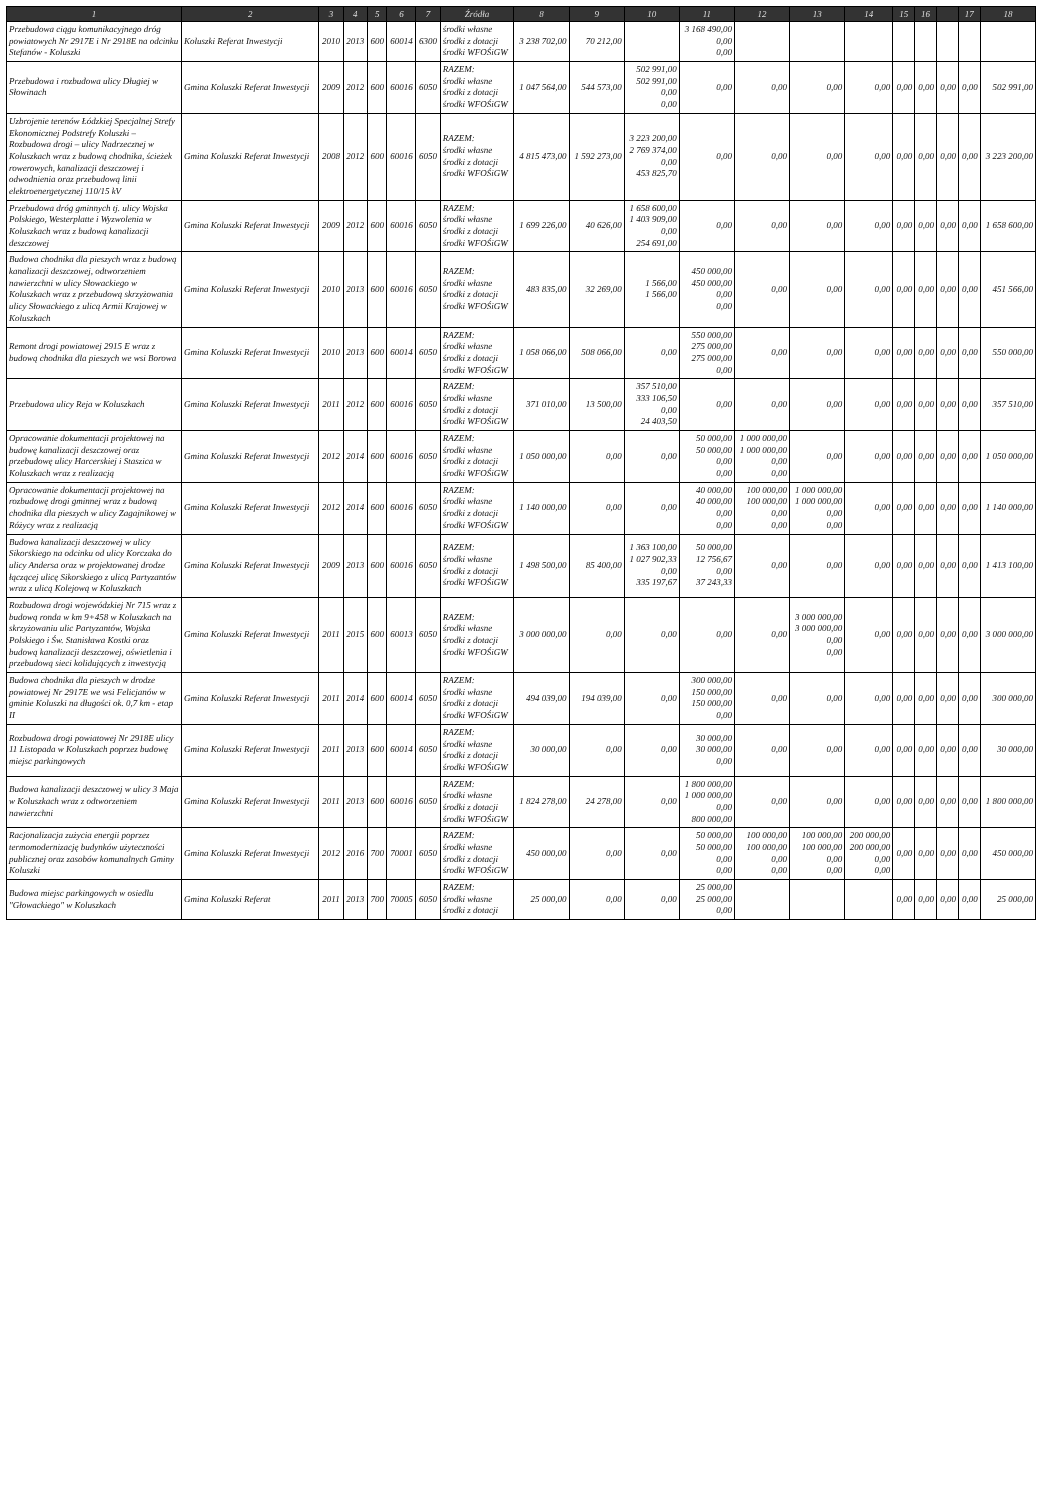| 1 | 2 | 3 | 4 | 5 | 6 | 7 | Źródła | 8 | 9 | 10 | 11 | 12 | 13 | 14 | 15 | 16 | | 17 | 18 |
| --- | --- | --- | --- | --- | --- | --- | --- | --- | --- | --- | --- | --- | --- | --- | --- | --- | --- | --- | --- |
| Przebudowa ciągu komunikacyjnego dróg powiatowych Nr 2917E i Nr 2918E na odcinku Stefanów - Koluszki | Koluszki Referat Inwestycji | 2010 | 2013 | 600 | 60014 | 6300 | środki własne środki z dotacji środki WFOŚiGW | 3 238 702,00 | 70 212,00 | | 3 168 490,00 0,00 0,00 | | | | | | | | |
| Przebudowa i rozbudowa ulicy Długiej w Słowinach | Gmina Koluszki Referat Inwestycji | 2009 | 2012 | 600 | 60016 | 6050 | RAZEM: środki własne środki z dotacji środki WFOŚiGW | 1 047 564,00 | 544 573,00 | 502 991,00 502 991,00 0,00 0,00 | 0,00 | 0,00 | 0,00 | 0,00 | 0,00 | 0,00 | 0,00 | 0,00 | 502 991,00 |
| Uzbrojenie terenów Łódzkiej Specjalnej Strefy Ekonomicznej Podstrefy Koluszki – Rozbudowa drogi – ulicy Nadrzecznej w Koluszkach wraz z budową chodnika, ścieżek rowerowych, kanalizacji deszczowej i odwodnienia oraz przebudową linii elektroenergetycznej 110/15 kV | Gmina Koluszki Referat Inwestycji | 2008 | 2012 | 600 | 60016 | 6050 | RAZEM: środki własne środki z dotacji środki WFOŚiGW | 4 815 473,00 | 1 592 273,00 | 3 223 200,00 2 769 374,00 0,00 453 825,70 | 0,00 | 0,00 | 0,00 | 0,00 | 0,00 | 0,00 | 0,00 | 0,00 | 3 223 200,00 |
| Przebudowa dróg gminnych tj. ulicy Wojska Polskiego, Westerplatte i Wyzwolenia w Koluszkach wraz z budową kanalizacji deszczowej | Gmina Koluszki Referat Inwestycji | 2009 | 2012 | 600 | 60016 | 6050 | RAZEM: środki własne środki z dotacji środki WFOŚiGW | 1 699 226,00 | 40 626,00 | 1 658 600,00 1 403 909,00 0,00 254 691,00 | 0,00 | 0,00 | 0,00 | 0,00 | 0,00 | 0,00 | 0,00 | 0,00 | 1 658 600,00 |
| Budowa chodnika dla pieszych wraz z budową kanalizacji deszczowej, odtworzeniem nawierzchni w ulicy Słowackiego w Koluszkach wraz z przebudową skrzyżowania ulicy Słowackiego z ulicą Armii Krajowej w Koluszkach | Gmina Koluszki Referat Inwestycji | 2010 | 2013 | 600 | 60016 | 6050 | RAZEM: środki własne środki z dotacji środki WFOŚiGW | 483 835,00 | 32 269,00 | 1 566,00 1 566,00 | 450 000,00 450 000,00 0,00 0,00 | 0,00 | 0,00 | 0,00 | 0,00 | 0,00 | 0,00 | 0,00 | 451 566,00 |
| Remont drogi powiatowej 2915 E wraz z budową chodnika dla pieszych we wsi Borowa | Gmina Koluszki Referat Inwestycji | 2010 | 2013 | 600 | 60014 | 6050 | RAZEM: środki własne środki z dotacji środki WFOŚiGW | 1 058 066,00 | 508 066,00 | 0,00 | 550 000,00 275 000,00 275 000,00 0,00 | 0,00 | 0,00 | 0,00 | 0,00 | 0,00 | 0,00 | 0,00 | 550 000,00 |
| Przebudowa ulicy Reja w Koluszkach | Gmina Koluszki Referat Inwestycji | 2011 | 2012 | 600 | 60016 | 6050 | RAZEM: środki własne środki z dotacji środki WFOŚiGW | 371 010,00 | 13 500,00 | 357 510,00 333 106,50 0,00 24 403,50 | 0,00 | 0,00 | 0,00 | 0,00 | 0,00 | 0,00 | 0,00 | 0,00 | 357 510,00 |
| Opracowanie dokumentacji projektowej na budowę kanalizacji deszczowej oraz przebudowę ulicy Harcerskiej i Staszica w Koluszkach wraz z realizacją | Gmina Koluszki Referat Inwestycji | 2012 | 2014 | 600 | 60016 | 6050 | RAZEM: środki własne środki z dotacji środki WFOŚiGW | 1 050 000,00 | 0,00 | 0,00 | 50 000,00 50 000,00 0,00 0,00 | 1 000 000,00 1 000 000,00 0,00 0,00 | 0,00 | 0,00 | 0,00 | 0,00 | 0,00 | 0,00 | 1 050 000,00 |
| Opracowanie dokumentacji projektowej na rozbudowę drogi gminnej wraz z budową chodnika dla pieszych w ulicy Zagajnikowej w Różycy wraz z realizacją | Gmina Koluszki Referat Inwestycji | 2012 | 2014 | 600 | 60016 | 6050 | RAZEM: środki własne środki z dotacji środki WFOŚiGW | 1 140 000,00 | 0,00 | 0,00 | 40 000,00 40 000,00 0,00 0,00 | 100 000,00 100 000,00 0,00 0,00 | 1 000 000,00 1 000 000,00 0,00 0,00 | 0,00 | 0,00 | 0,00 | 0,00 | 0,00 | 1 140 000,00 |
| Budowa kanalizacji deszczowej w ulicy Sikorskiego na odcinku od ulicy Korczaka do ulicy Andersa oraz w projektowanej drodze łączącej ulicę Sikorskiego z ulicą Partyzantów wraz z ulicą Kolejową w Koluszkach | Gmina Koluszki Referat Inwestycji | 2009 | 2013 | 600 | 60016 | 6050 | RAZEM: środki własne środki z dotacji środki WFOŚiGW | 1 498 500,00 | 85 400,00 | 1 363 100,00 1 027 902,33 0,00 335 197,67 | 50 000,00 12 756,67 0,00 37 243,33 | 0,00 | 0,00 | 0,00 | 0,00 | 0,00 | 0,00 | 0,00 | 1 413 100,00 |
| Rozbudowa drogi wojewódzkiej Nr 715 wraz z budową ronda w km 9+458 w Koluszkach na skrzyżowaniu ulic Partyzantów, Wojska Polskiego i Św. Stanisława Kostki oraz budową kanalizacji deszczowej, oświetlenia i przebudową sieci kolidujących z inwestycją | Gmina Koluszki Referat Inwestycji | 2011 | 2015 | 600 | 60013 | 6050 | RAZEM: środki własne środki z dotacji środki WFOŚiGW | 3 000 000,00 | 0,00 | 0,00 | 0,00 | 0,00 | 3 000 000,00 3 000 000,00 0,00 0,00 | 0,00 | 0,00 | 0,00 | 0,00 | 0,00 | 3 000 000,00 |
| Budowa chodnika dla pieszych w drodze powiatowej Nr 2917E we wsi Felicjanów w gminie Koluszki na długości ok. 0,7 km - etap II | Gmina Koluszki Referat Inwestycji | 2011 | 2014 | 600 | 60014 | 6050 | RAZEM: środki własne środki z dotacji środki WFOŚiGW | 494 039,00 | 194 039,00 | 0,00 | 300 000,00 150 000,00 150 000,00 0,00 | 0,00 | 0,00 | 0,00 | 0,00 | 0,00 | 0,00 | 0,00 | 300 000,00 |
| Rozbudowa drogi powiatowej Nr 2918E ulicy 11 Listopada w Koluszkach poprzez budowę miejsc parkingowych | Gmina Koluszki Referat Inwestycji | 2011 | 2013 | 600 | 60014 | 6050 | RAZEM: środki własne środki z dotacji środki WFOŚiGW | 30 000,00 | 0,00 | 0,00 | 30 000,00 30 000,00 0,00 | 0,00 | 0,00 | 0,00 | 0,00 | 0,00 | 0,00 | 0,00 | 30 000,00 |
| Budowa kanalizacji deszczowej w ulicy 3 Maja w Koluszkach wraz z odtworzeniem nawierzchni | Gmina Koluszki Referat Inwestycji | 2011 | 2013 | 600 | 60016 | 6050 | RAZEM: środki własne środki z dotacji środki WFOŚiGW | 1 824 278,00 | 24 278,00 | 0,00 | 1 800 000,00 1 000 000,00 0,00 800 000,00 | 0,00 | 0,00 | 0,00 | 0,00 | 0,00 | 0,00 | 0,00 | 1 800 000,00 |
| Racjonalizacja zużycia energii poprzez termomodernizację budynków użyteczności publicznej oraz zasobów komunalnych Gminy Koluszki | Gmina Koluszki Referat Inwestycji | 2012 | 2016 | 700 | 70001 | 6050 | RAZEM: środki własne środki z dotacji środki WFOŚiGW | 450 000,00 | 0,00 | 0,00 | 50 000,00 50 000,00 0,00 0,00 | 100 000,00 100 000,00 0,00 0,00 | 100 000,00 100 000,00 0,00 0,00 | 200 000,00 200 000,00 0,00 0,00 | 0,00 | 0,00 | 0,00 | 0,00 | 450 000,00 |
| Budowa miejsc parkingowych w osiedlu "Głowackiego" w Koluszkach | Gmina Koluszki Referat | 2011 | 2013 | 700 | 70005 | 6050 | RAZEM: środki własne środki z dotacji | 25 000,00 | 0,00 | 0,00 | 25 000,00 25 000,00 0,00 | | | | 0,00 | 0,00 | 0,00 | 0,00 | 25 000,00 |